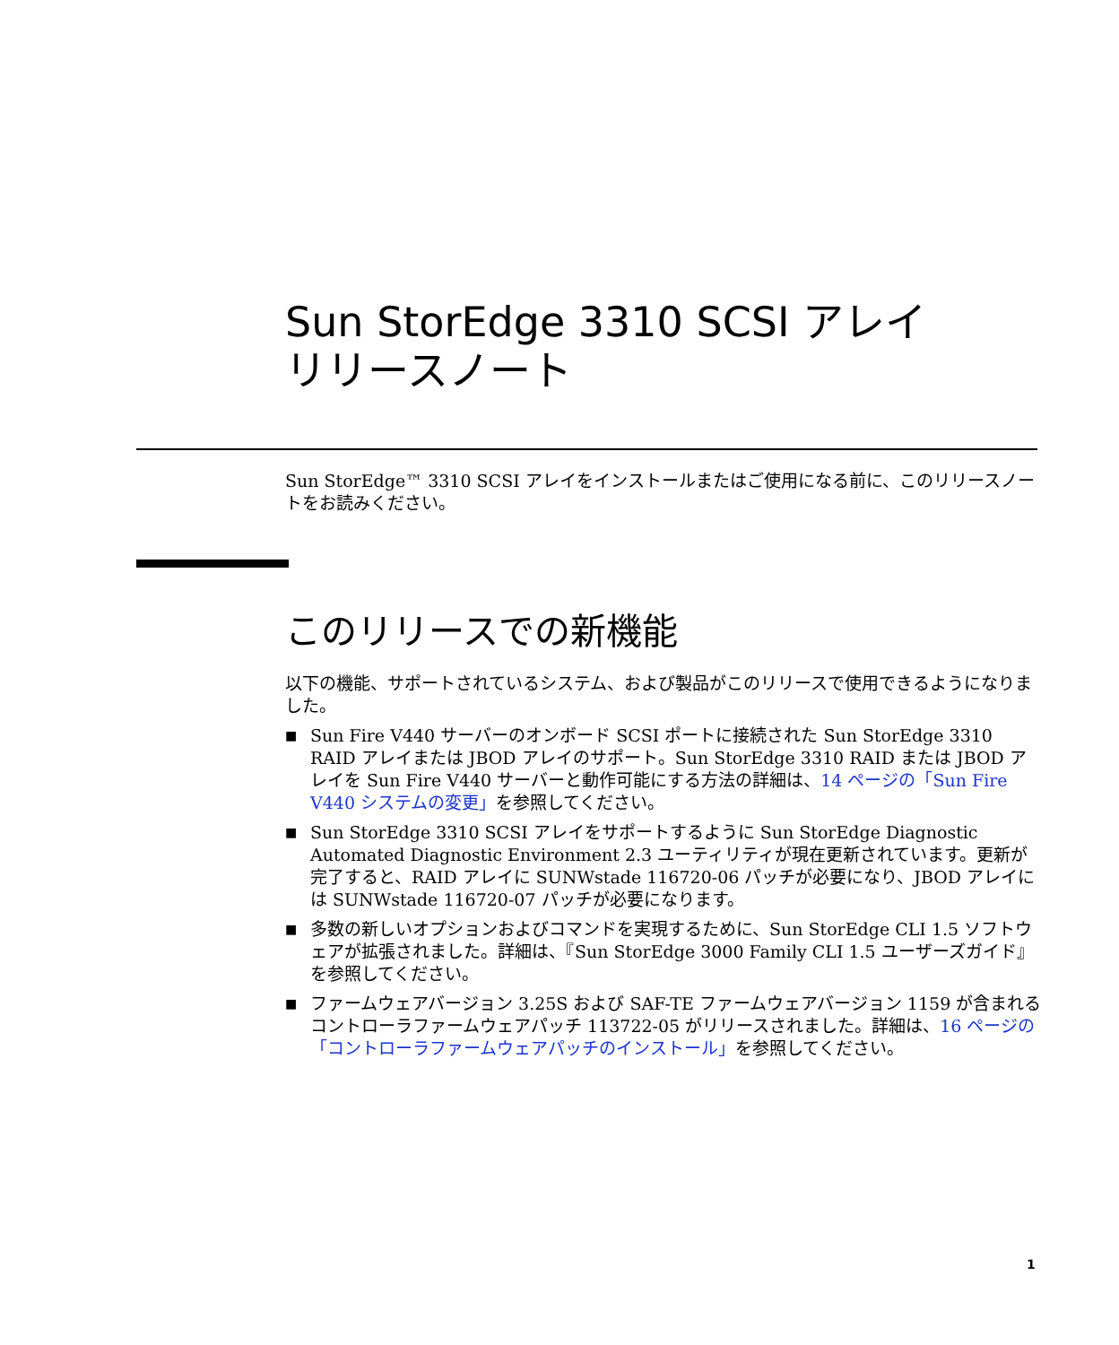Sun StorEdge 3310 SCSI アレイ
リリースノート
Sun StorEdge™ 3310 SCSI アレイをインストールまたはご使用になる前に、このリリースノートをお読みください。
このリリースでの新機能
以下の機能、サポートされているシステム、および製品がこのリリースで使用できるようになりました。
■ Sun Fire V440 サーバーのオンボード SCSI ポートに接続された Sun StorEdge 3310 RAID アレイまたは JBOD アレイのサポート。Sun StorEdge 3310 RAID または JBOD アレイを Sun Fire V440 サーバーと動作可能にする方法の詳細は、14 ページの「Sun Fire V440 システムの変更」を参照してください。
■ Sun StorEdge 3310 SCSI アレイをサポートするように Sun StorEdge Diagnostic Automated Diagnostic Environment 2.3 ユーティリティが現在更新されています。更新が完了すると、RAID アレイに SUNWstade 116720-06 パッチが必要になり、JBOD アレイには SUNWstade 116720-07 パッチが必要になります。
■ 多数の新しいオプションおよびコマンドを実現するために、Sun StorEdge CLI 1.5 ソフトウェアが拡張されました。詳細は、『Sun StorEdge 3000 Family CLI 1.5 ユーザーズガイド』を参照してください。
■ ファームウェアバージョン 3.25S および SAF-TE ファームウェアバージョン 1159 が含まれるコントローラファームウェアパッチ 113722-05 がリリースされました。詳細は、16 ページの「コントローラファームウェアパッチのインストール」を参照してください。
1